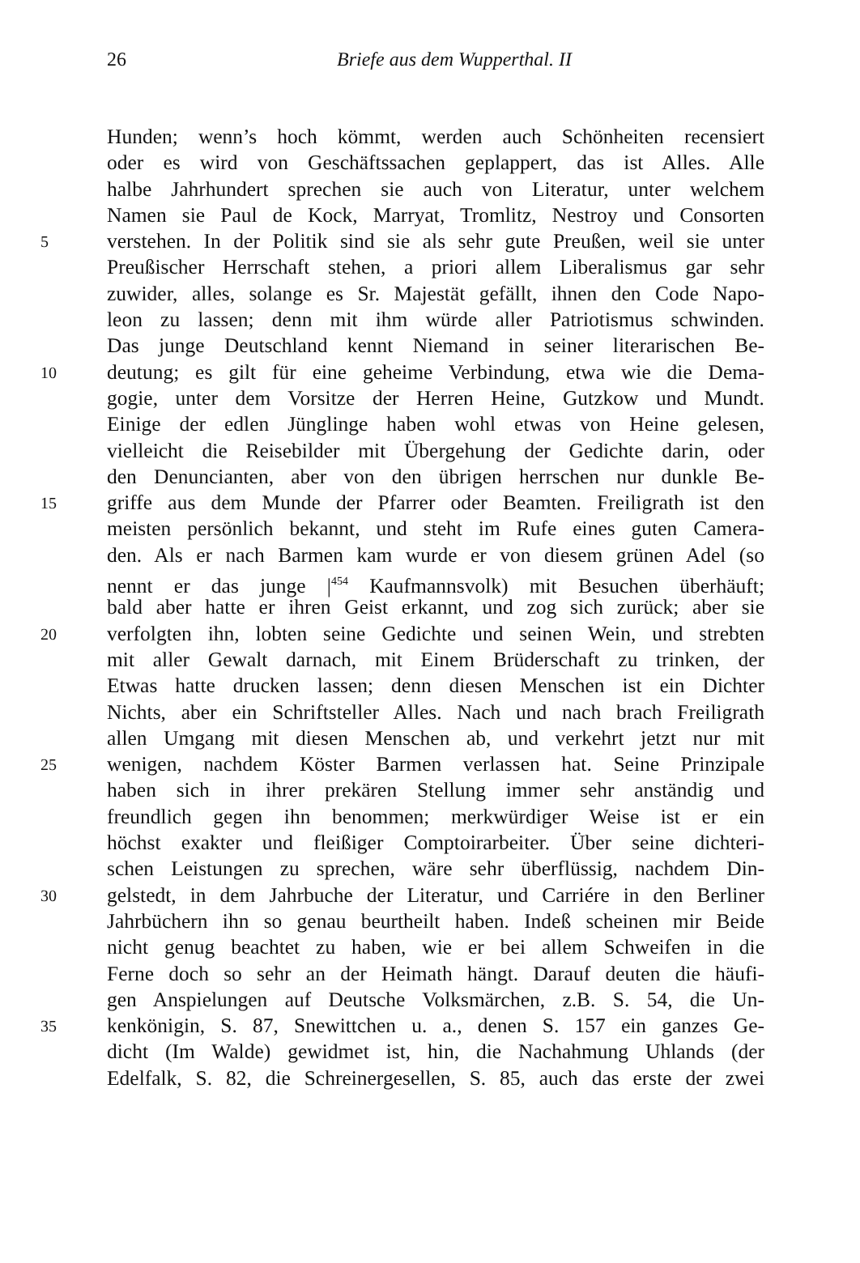26
Briefe aus dem Wupperthal. II
Hunden; wenn’s hoch kömmt, werden auch Schönheiten recensiert
oder es wird von Geschäftssachen geplappert, das ist Alles. Alle
halbe Jahrhundert sprechen sie auch von Literatur, unter welchem
Namen sie Paul de Kock, Marryat, Tromlitz, Nestroy und Consorten
5 verstehen. In der Politik sind sie als sehr gute Preußen, weil sie unter
Preußischer Herrschaft stehen, a priori allem Liberalismus gar sehr
zuwider, alles, solange es Sr. Majestät gefällt, ihnen den Code Napo-
leon zu lassen; denn mit ihm würde aller Patriotismus schwinden.
Das junge Deutschland kennt Niemand in seiner literarischen Be-
10 deutung; es gilt für eine geheime Verbindung, etwa wie die Dema-
gogie, unter dem Vorsitze der Herren Heine, Gutzkow und Mundt.
Einige der edlen Jünglinge haben wohl etwas von Heine gelesen,
vielleicht die Reisebilder mit Übergehung der Gedichte darin, oder
den Denuncianten, aber von den übrigen herrschen nur dunkle Be-
15 griffe aus dem Munde der Pfarrer oder Beamten. Freiligrath ist den
meisten persönlich bekannt, und steht im Rufe eines guten Camera-
den. Als er nach Barmen kam wurde er von diesem grünen Adel (so
nennt er das junge |<sup>454</sup> Kaufmannsvolk) mit Besuchen überhäuft;
bald aber hatte er ihren Geist erkannt, und zog sich zurück; aber sie
20 verfolgten ihn, lobten seine Gedichte und seinen Wein, und strebten
mit aller Gewalt darnach, mit Einem Brüderschaft zu trinken, der
Etwas hatte drucken lassen; denn diesen Menschen ist ein Dichter
Nichts, aber ein Schriftsteller Alles. Nach und nach brach Freiligrath
allen Umgang mit diesen Menschen ab, und verkehrt jetzt nur mit
25 wenigen, nachdem Köster Barmen verlassen hat. Seine Prinzipale
haben sich in ihrer prekären Stellung immer sehr anständig und
freundlich gegen ihn benommen; merkwürdiger Weise ist er ein
höchst exakter und fleißiger Comptoirarbeiter. Über seine dichteri-
schen Leistungen zu sprechen, wäre sehr überflüssig, nachdem Din-
30 gelstedt, in dem Jahrbuche der Literatur, und Carriére in den Berliner
Jahrbüchern ihn so genau beurtheilt haben. Indeß scheinen mir Beide
nicht genug beachtet zu haben, wie er bei allem Schweifen in die
Ferne doch so sehr an der Heimath hängt. Darauf deuten die häufi-
gen Anspielungen auf Deutsche Volksmärchen, z.B. S. 54, die Un-
35 kenkönigin, S. 87, Snewittchen u. a., denen S. 157 ein ganzes Ge-
dicht (Im Walde) gewidmet ist, hin, die Nachahmung Uhlands (der
Edelfalk, S. 82, die Schreinergesellen, S. 85, auch das erste der zwei